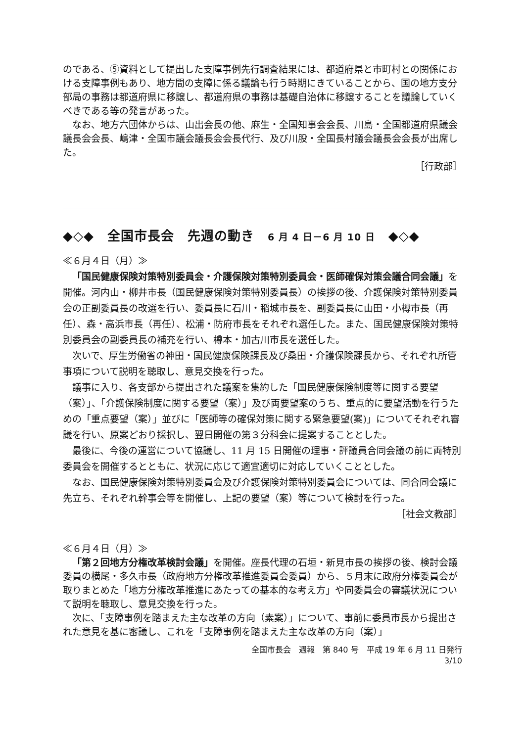のである、⑤資料として提出した支障事例先行調査結果には、都道府県と市町村との関係における支障事例もあり、地方間の支障に係る議論も行う時期にきていることから、国の地方支分部局の事務は都道府県に移譲し、都道府県の事務は基礎自治体に移譲することを議論していくべきである等の発言があった。
なお、地方六団体からは、山出会長の他、麻生・全国知事会会長、川島・全国都道府県議会議長会会長、嶋津・全国市議会議長会会長代行、及び川股・全国長村議会議長会会長が出席した。
［行政部］
◆◇◆　全国市長会　先週の動き　6 月 4 日－6 月 10 日　◆◇◆
≪６月４日（月）≫
「国民健康保険対策特別委員会・介護保険対策特別委員会・医師確保対策会議合同会議」を開催。河内山・柳井市長（国民健康保険対策特別委員長）の挨拶の後、介護保険対策特別委員会の正副委員長の改選を行い、委員長に石川・稲城市長を、副委員長に山田・小樽市長（再任）、森・高浜市長（再任）、松浦・防府市長をそれぞれ選任した。また、国民健康保険対策特別委員会の副委員長の補充を行い、樽本・加古川市長を選任した。
次いで、厚生労働省の神田・国民健康保険課長及び桑田・介護保険課長から、それぞれ所管事項について説明を聴取し、意見交換を行った。
議事に入り、各支部から提出された議案を集約した「国民健康保険制度等に関する要望（案）」、「介護保険制度に関する要望（案）」及び両要望案のうち、重点的に要望活動を行うための「重点要望（案）」並びに「医師等の確保対策に関する緊急要望(案)」についてそれぞれ審議を行い、原案どおり採択し、翌日開催の第３分科会に提案することとした。
最後に、今後の運営について協議し、11 月 15 日開催の理事・評議員合同会議の前に両特別委員会を開催するとともに、状況に応じて適宜適切に対応していくこととした。
なお、国民健康保険対策特別委員会及び介護保険対策特別委員会については、同合同会議に先立ち、それぞれ幹事会等を開催し、上記の要望（案）等について検討を行った。
［社会文教部］
≪６月４日（月）≫
「第２回地方分権改革検討会議」を開催。座長代理の石垣・新見市長の挨拶の後、検討会議委員の横尾・多久市長（政府地方分権改革推進委員会委員）から、５月末に政府分権委員会が取りまとめた「地方分権改革推進にあたっての基本的な考え方」や同委員会の審議状況について説明を聴取し、意見交換を行った。
次に、「支障事例を踏まえた主な改革の方向（素案）」について、事前に委員市長から提出された意見を基に審議し、これを「支障事例を踏まえた主な改革の方向（案）」
全国市長会　週報　第 840 号　平成 19 年 6 月 11 日発行
3/10